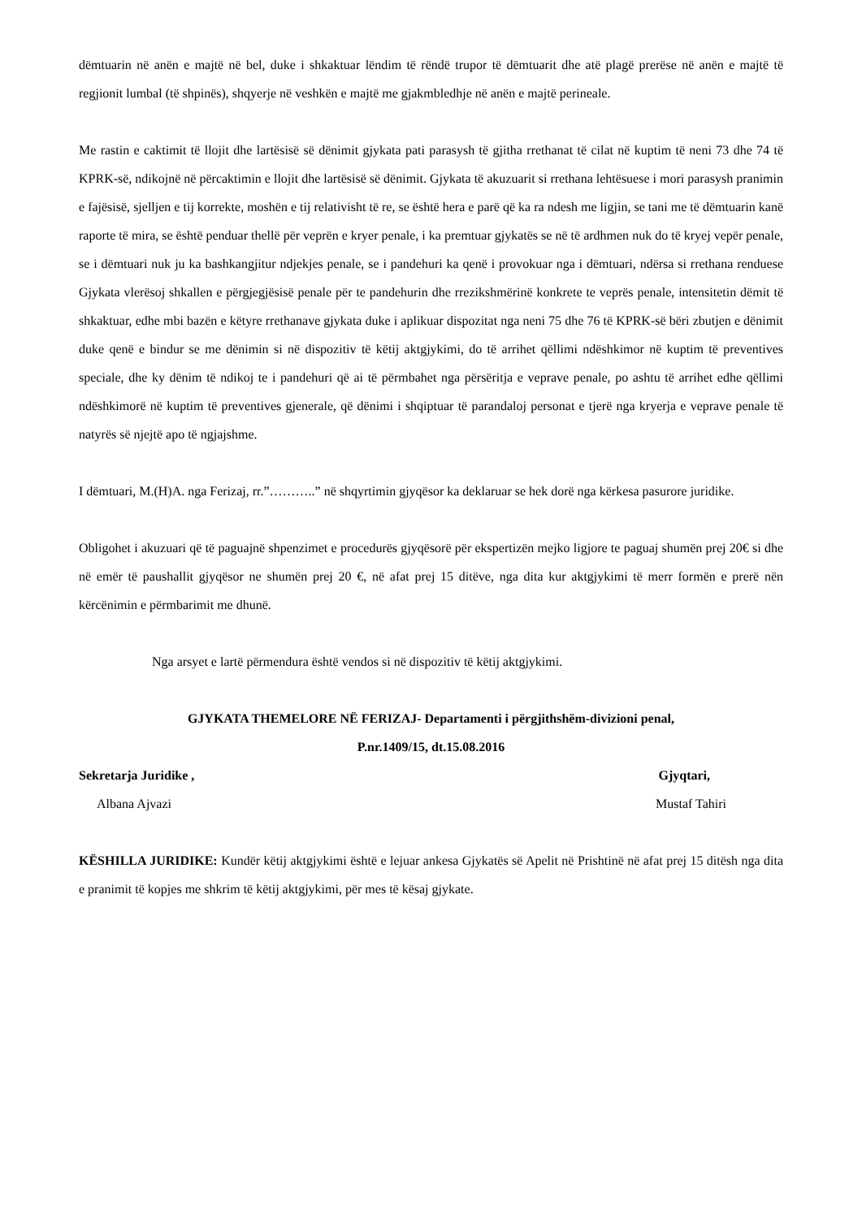dëmtuarin në anën e majtë në bel, duke i shkaktuar lëndim të rëndë trupor të dëmtuarit dhe atë plagë prerëse në anën e majtë të regjionit lumbal (të shpinës), shqyerje në veshkën e majtë me gjakmbledhje në anën e majtë perineale.
Me rastin e caktimit të llojit dhe lartësisë së dënimit gjykata pati parasysh të gjitha rrethanat të cilat në kuptim të neni 73 dhe 74 të KPRK-së, ndikojnë në përcaktimin e llojit dhe lartësisë së dënimit. Gjykata të akuzuarit si rrethana lehtësuese i mori parasysh pranimin e fajësisë, sjelljen e tij korrekte, moshën e tij relativisht të re, se është hera e parë që ka ra ndesh me ligjin, se tani me të dëmtuarin kanë raporte të mira, se është penduar thellë për veprën e kryer penale, i ka premtuar gjykatës se në të ardhmen nuk do të kryej vepër penale, se i dëmtuari nuk ju ka bashkangjitur ndjekjes penale, se i pandehuri ka qenë i provokuar nga i dëmtuari, ndërsa si rrethana renduese Gjykata vlerësoj shkallen e përgjegjësisë penale për te pandehurin dhe rrezikshmërinë konkrete te veprës penale, intensitetin dëmit të shkaktuar, edhe mbi bazën e këtyre rrethanave gjykata duke i aplikuar dispozitat nga neni 75 dhe 76 të KPRK-së bëri zbutjen e dënimit duke qenë e bindur se me dënimin si në dispozitiv të këtij aktgjykimi, do të arrihet qëllimi ndëshkimor në kuptim të preventives speciale, dhe ky dënim të ndikoj te i pandehuri që ai të përmbahet nga përsëritja e veprave penale, po ashtu të arrihet edhe qëllimi ndëshkimorë në kuptim të preventives gjenerale, që dënimi i shqiptuar të parandaloj personat e tjerë nga kryerja e veprave penale të natyrës së njejtë apo të ngjajshme.
I dëmtuari, M.(H)A. nga Ferizaj, rr.”………..” në shqyrtimin gjyqësor ka deklaruar se hek dorë nga kërkesa pasurore juridike.
Obligohet i akuzuari që të paguajnë shpenzimet e procedurës gjyqësorë për ekspertizën mejko ligjore te paguaj shumën prej 20€ si dhe në emër të paushallit gjyqësor ne shumën prej 20 €, në afat prej 15 ditëve, nga dita kur aktgjykimi të merr formën e prerë nën kërcënimin e përmbarimit me dhunë.
Nga arsyet e lartë përmendura është vendos si në dispozitiv të këtij aktgjykimi.
GJYKATA THEMELORE NË FERIZAJ- Departamenti i përgjithshëm-divizioni penal,
P.nr.1409/15, dt.15.08.2016
Sekretarja Juridike , Gjyqtari,
Albana Ajvazi Mustaf Tahiri
KËSHILLA JURIDIKE: Kundër këtij aktgjykimi është e lejuar ankesa Gjykatës së Apelit në Prishtinë në afat prej 15 ditësh nga dita e pranimit të kopjes me shkrim të këtij aktgjykimi, për mes të kësaj gjykate.